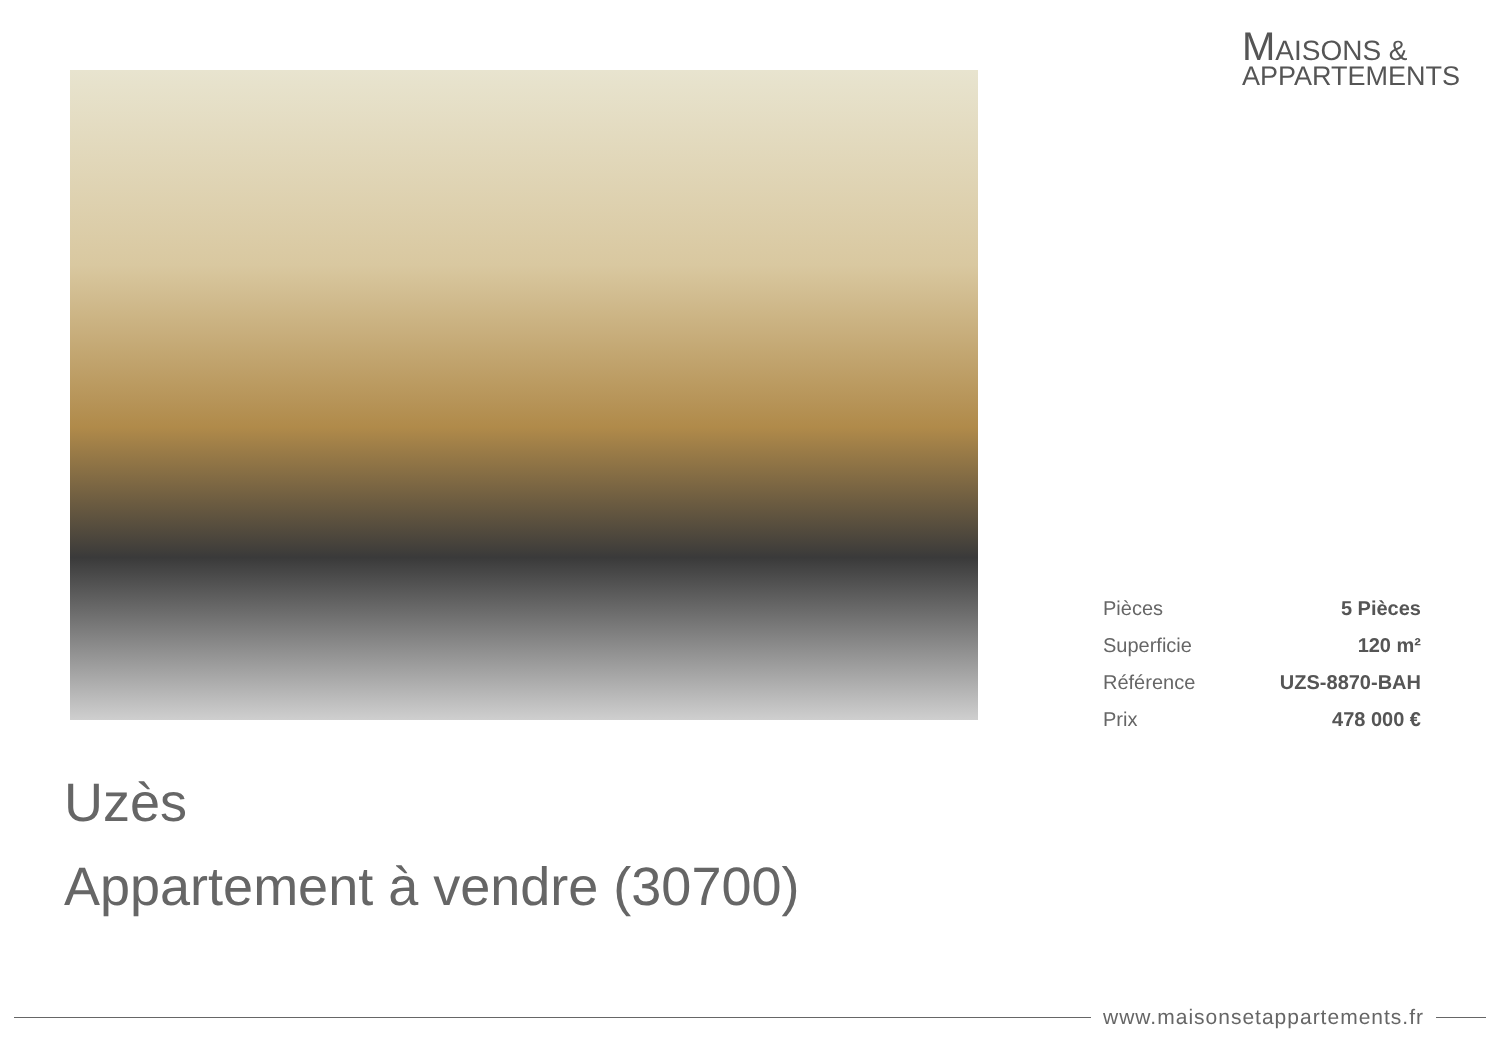MAISONS &
APPARTEMENTS
| Pièces | 5 Pièces |
| Superficie | 120 m² |
| Référence | UZS-8870-BAH |
| Prix | 478 000 € |
Uzès
Appartement à vendre (30700)
www.maisonsetappartements.fr